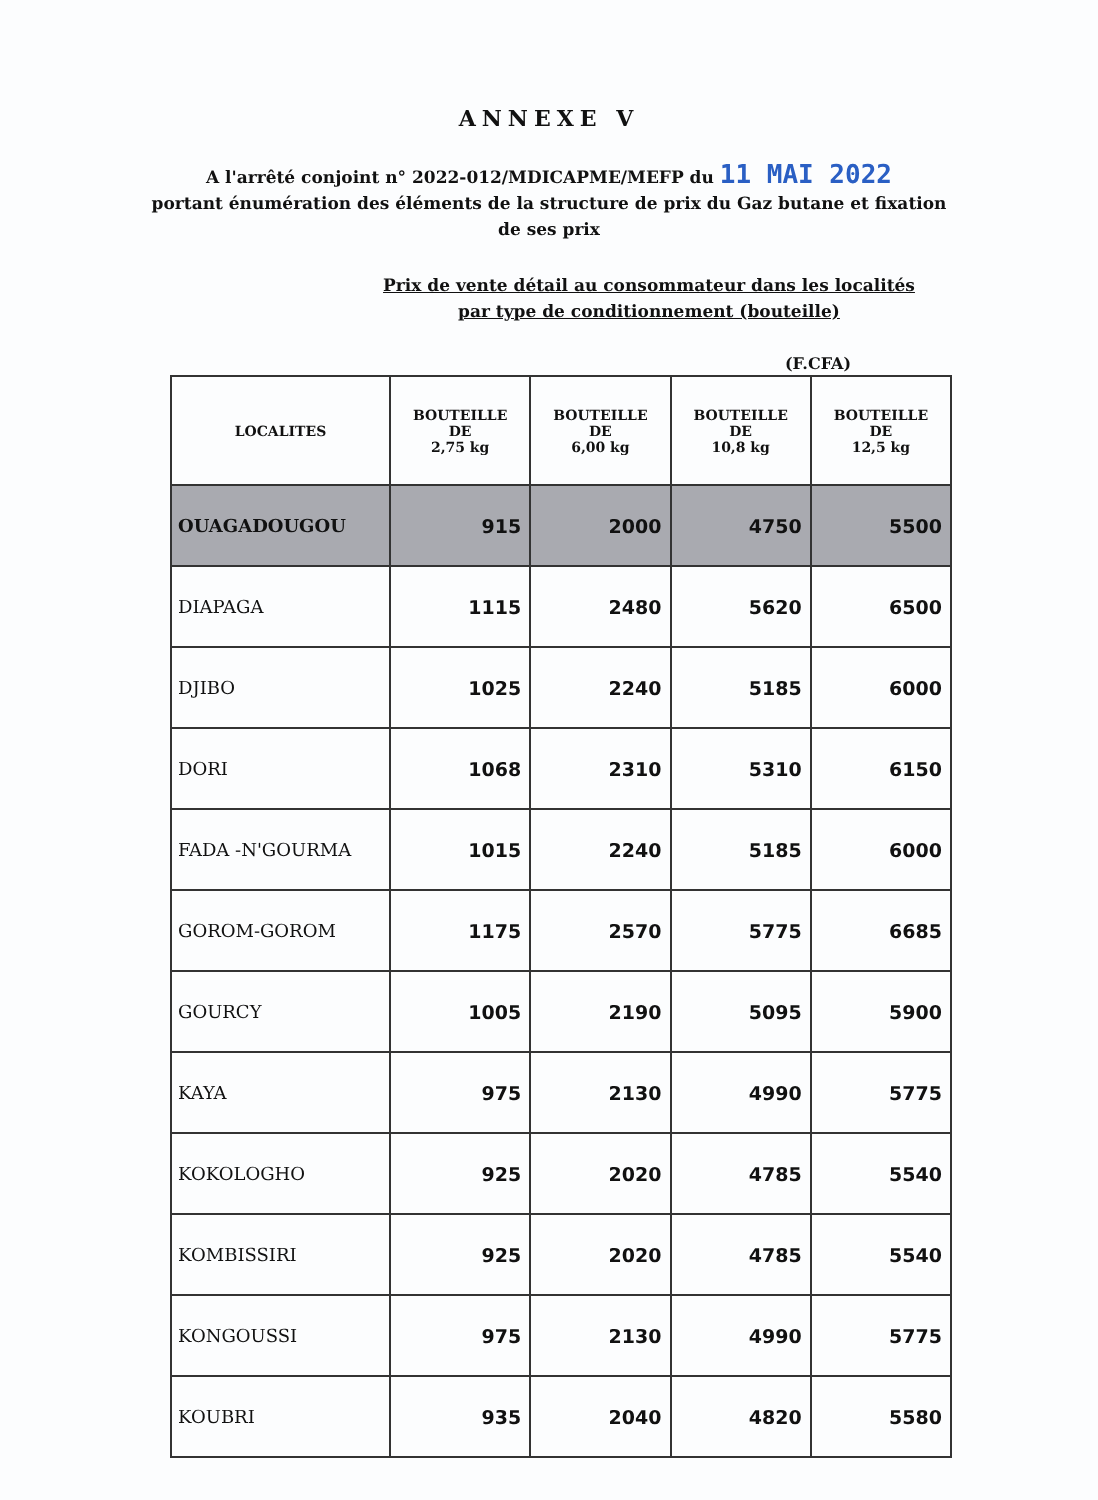ANNEXE V
A l'arrêté conjoint n° 2022-012/MDICAPME/MEFP du 11 MAI 2022
portant énumération des éléments de la structure de prix du Gaz butane et fixation de ses prix
Prix de vente détail au consommateur dans les localités
par type de conditionnement (bouteille)
(F.CFA)
| LOCALITES | BOUTEILLE DE 2,75 kg | BOUTEILLE DE 6,00 kg | BOUTEILLE DE 10,8 kg | BOUTEILLE DE 12,5 kg |
| --- | --- | --- | --- | --- |
| OUAGADOUGOU | 915 | 2000 | 4750 | 5500 |
| DIAPAGA | 1115 | 2480 | 5620 | 6500 |
| DJIBO | 1025 | 2240 | 5185 | 6000 |
| DORI | 1068 | 2310 | 5310 | 6150 |
| FADA -N'GOURMA | 1015 | 2240 | 5185 | 6000 |
| GOROM-GOROM | 1175 | 2570 | 5775 | 6685 |
| GOURCY | 1005 | 2190 | 5095 | 5900 |
| KAYA | 975 | 2130 | 4990 | 5775 |
| KOKOLOGHO | 925 | 2020 | 4785 | 5540 |
| KOMBISSIRI | 925 | 2020 | 4785 | 5540 |
| KONGOUSSI | 975 | 2130 | 4990 | 5775 |
| KOUBRI | 935 | 2040 | 4820 | 5580 |